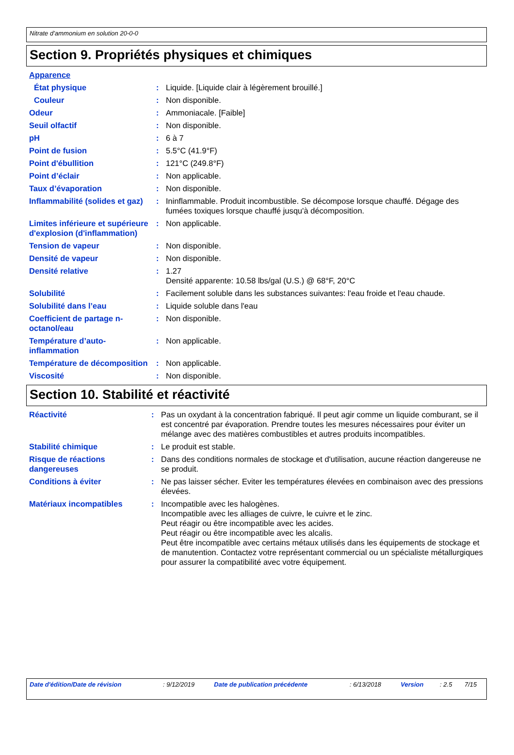Nitrate d’ammonium en solution 20-0-0
Section 9. Propriétés physiques et chimiques
| Apparence | | |
| État physique | : | Liquide. [Liquide clair à légèrement brouillé.] |
| Couleur | : | Non disponible. |
| Odeur | : | Ammoniacale. [Faible] |
| Seuil olfactif | : | Non disponible. |
| pH | : | 6 à 7 |
| Point de fusion | : | 5.5°C (41.9°F) |
| Point d'ébullition | : | 121°C (249.8°F) |
| Point d’éclair | : | Non applicable. |
| Taux d’évaporation | : | Non disponible. |
| Inflammabilité (solides et gaz) | : | Ininflammable. Produit incombustible. Se décompose lorsque chauffé. Dégage des fumées toxiques lorsque chauffé jusqu'à décomposition. |
| Limites inférieure et supérieure d'explosion (d'inflammation) | : | Non applicable. |
| Tension de vapeur | : | Non disponible. |
| Densité de vapeur | : | Non disponible. |
| Densité relative | : | 1.27 Densité apparente: 10.58 lbs/gal (U.S.) @ 68°F, 20°C |
| Solubilité | : | Facilement soluble dans les substances suivantes: l'eau froide et l'eau chaude. |
| Solubilité dans l’eau | : | Liquide soluble dans l'eau |
| Coefficient de partage n-octanol/eau | : | Non disponible. |
| Température d’auto-inflammation | : | Non applicable. |
| Température de décomposition | : | Non applicable. |
| Viscosité | : | Non disponible. |
Section 10. Stabilité et réactivité
| Réactivité | : | Pas un oxydant à la concentration fabriqué. Il peut agir comme un liquide comburant, se il est concentré par évaporation. Prendre toutes les mesures nécessaires pour éviter un mélange avec des matières combustibles et autres produits incompatibles. |
| Stabilité chimique | : | Le produit est stable. |
| Risque de réactions dangereuses | : | Dans des conditions normales de stockage et d'utilisation, aucune réaction dangereuse ne se produit. |
| Conditions à éviter | : | Ne pas laisser sécher. Eviter les températures élevées en combinaison avec des pressions élevées. |
| Matériaux incompatibles | : | Incompatible avec les halogènes. Incompatible avec les alliages de cuivre, le cuivre et le zinc. Peut réagir ou être incompatible avec les acides. Peut réagir ou être incompatible avec les alcalis. Peut être incompatible avec certains métaux utilisés dans les équipements de stockage et de manutention. Contactez votre représentant commercial ou un spécialiste métallurgiques pour assurer la compatibilité avec votre équipement. |
| Date d'édition/Date de révision | : 9/12/2019 | Date de publication précédente | : 6/13/2018 | Version | : 2.5 | 7/15 |